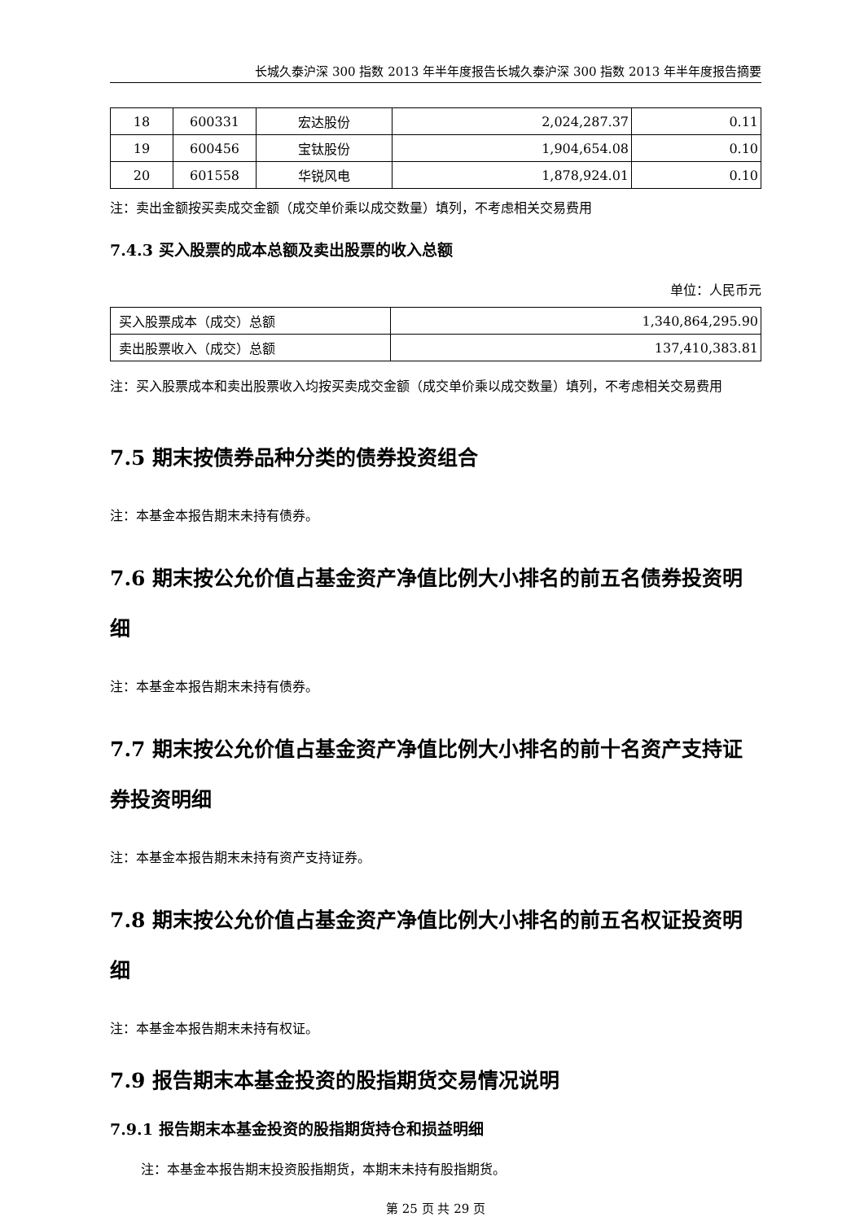长城久泰沪深 300 指数 2013 年半年度报告长城久泰沪深 300 指数 2013 年半年度报告摘要
| 18 | 600331 | 宏达股份 | 2,024,287.37 | 0.11 |
| 19 | 600456 | 宝钛股份 | 1,904,654.08 | 0.10 |
| 20 | 601558 | 华锐风电 | 1,878,924.01 | 0.10 |
注：卖出金额按买卖成交金额（成交单价乘以成交数量）填列，不考虑相关交易费用
7.4.3 买入股票的成本总额及卖出股票的收入总额
单位：人民币元
| 买入股票成本（成交）总额 | 1,340,864,295.90 |
| 卖出股票收入（成交）总额 | 137,410,383.81 |
注：买入股票成本和卖出股票收入均按买卖成交金额（成交单价乘以成交数量）填列，不考虑相关交易费用
7.5 期末按债券品种分类的债券投资组合
注：本基金本报告期末未持有债券。
7.6 期末按公允价值占基金资产净值比例大小排名的前五名债券投资明细
注：本基金本报告期末未持有债券。
7.7 期末按公允价值占基金资产净值比例大小排名的前十名资产支持证券投资明细
注：本基金本报告期末未持有资产支持证券。
7.8 期末按公允价值占基金资产净值比例大小排名的前五名权证投资明细
注：本基金本报告期末未持有权证。
7.9 报告期末本基金投资的股指期货交易情况说明
7.9.1 报告期末本基金投资的股指期货持仓和损益明细
注：本基金本报告期末投资股指期货，本期末未持有股指期货。
第 25 页 共 29 页